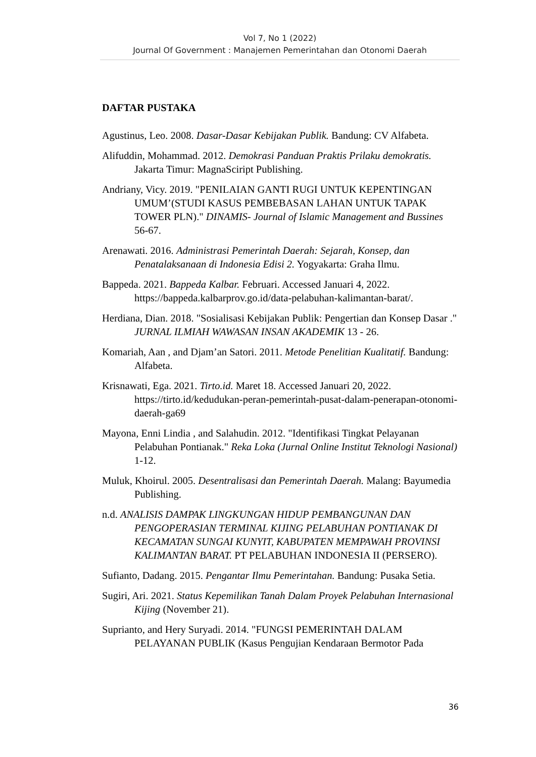Vol 7, No 1 (2022)
Journal Of Government : Manajemen Pemerintahan dan Otonomi Daerah
DAFTAR PUSTAKA
Agustinus, Leo. 2008. Dasar-Dasar Kebijakan Publik. Bandung: CV Alfabeta.
Alifuddin, Mohammad. 2012. Demokrasi Panduan Praktis Prilaku demokratis. Jakarta Timur: MagnaSciript Publishing.
Andriany, Vicy. 2019. "PENILAIAN GANTI RUGI UNTUK KEPENTINGAN UMUM’(STUDI KASUS PEMBEBASAN LAHAN UNTUK TAPAK TOWER PLN)." DINAMIS- Journal of Islamic Management and Bussines 56-67.
Arenawati. 2016. Administrasi Pemerintah Daerah: Sejarah, Konsep, dan Penatalaksanaan di Indonesia Edisi 2. Yogyakarta: Graha Ilmu.
Bappeda. 2021. Bappeda Kalbar. Februari. Accessed Januari 4, 2022. https://bappeda.kalbarprov.go.id/data-pelabuhan-kalimantan-barat/.
Herdiana, Dian. 2018. "Sosialisasi Kebijakan Publik: Pengertian dan Konsep Dasar ." JURNAL ILMIAH WAWASAN INSAN AKADEMIK 13 - 26.
Komariah, Aan , and Djam’an Satori. 2011. Metode Penelitian Kualitatif. Bandung: Alfabeta.
Krisnawati, Ega. 2021. Tirto.id. Maret 18. Accessed Januari 20, 2022. https://tirto.id/kedudukan-peran-pemerintah-pusat-dalam-penerapan-otonomi-daerah-ga69
Mayona, Enni Lindia , and Salahudin. 2012. "Identifikasi Tingkat Pelayanan Pelabuhan Pontianak." Reka Loka (Jurnal Online Institut Teknologi Nasional) 1-12.
Muluk, Khoirul. 2005. Desentralisasi dan Pemerintah Daerah. Malang: Bayumedia Publishing.
n.d. ANALISIS DAMPAK LINGKUNGAN HIDUP PEMBANGUNAN DAN PENGOPERASIAN TERMINAL KIJING PELABUHAN PONTIANAK DI KECAMATAN SUNGAI KUNYIT, KABUPATEN MEMPAWAH PROVINSI KALIMANTAN BARAT. PT PELABUHAN INDONESIA II (PERSERO).
Sufianto, Dadang. 2015. Pengantar Ilmu Pemerintahan. Bandung: Pusaka Setia.
Sugiri, Ari. 2021. Status Kepemilikan Tanah Dalam Proyek Pelabuhan Internasional Kijing (November 21).
Suprianto, and Hery Suryadi. 2014. "FUNGSI PEMERINTAH DALAM PELAYANAN PUBLIK (Kasus Pengujian Kendaraan Bermotor Pada
36